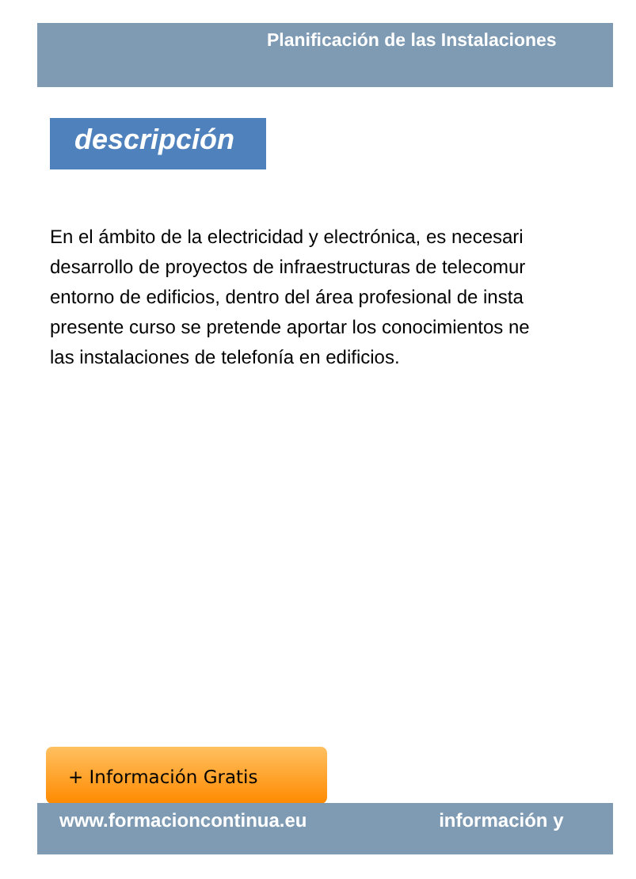Planificación de las Instalaciones
descripción
En el ámbito de la electricidad y electrónica, es necesari
desarrollo de proyectos de infraestructuras de telecomur
entorno de edificios, dentro del área profesional de insta
presente curso se pretende aportar los conocimientos ne
las instalaciones de telefonía en edificios.
+ Información Gratis
www.formacioncontinua.eu información y